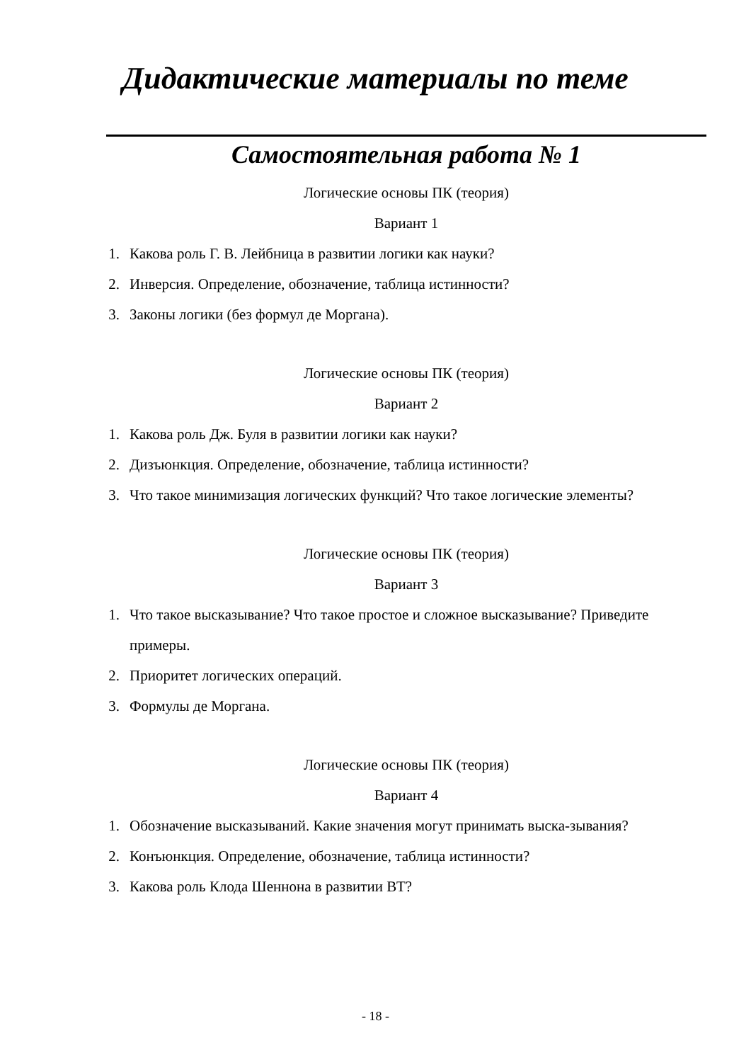Дидактические материалы по теме
Самостоятельная работа № 1
Логические основы ПК (теория)
Вариант 1
1. Какова роль Г. В. Лейбница в развитии логики как науки?
2. Инверсия. Определение, обозначение, таблица истинности?
3. Законы логики (без формул де Моргана).
Логические основы ПК (теория)
Вариант 2
1. Какова роль Дж. Буля в развитии логики как науки?
2. Дизъюнкция. Определение, обозначение, таблица истинности?
3. Что такое минимизация логических функций? Что такое логические элементы?
Логические основы ПК (теория)
Вариант 3
1. Что такое высказывание? Что такое простое и сложное высказывание? Приведите примеры.
2. Приоритет логических операций.
3. Формулы де Моргана.
Логические основы ПК (теория)
Вариант 4
1. Обозначение высказываний. Какие значения могут принимать выска-зывания?
2. Конъюнкция. Определение, обозначение, таблица истинности?
3. Какова роль Клода Шеннона в развитии ВТ?
- 18 -